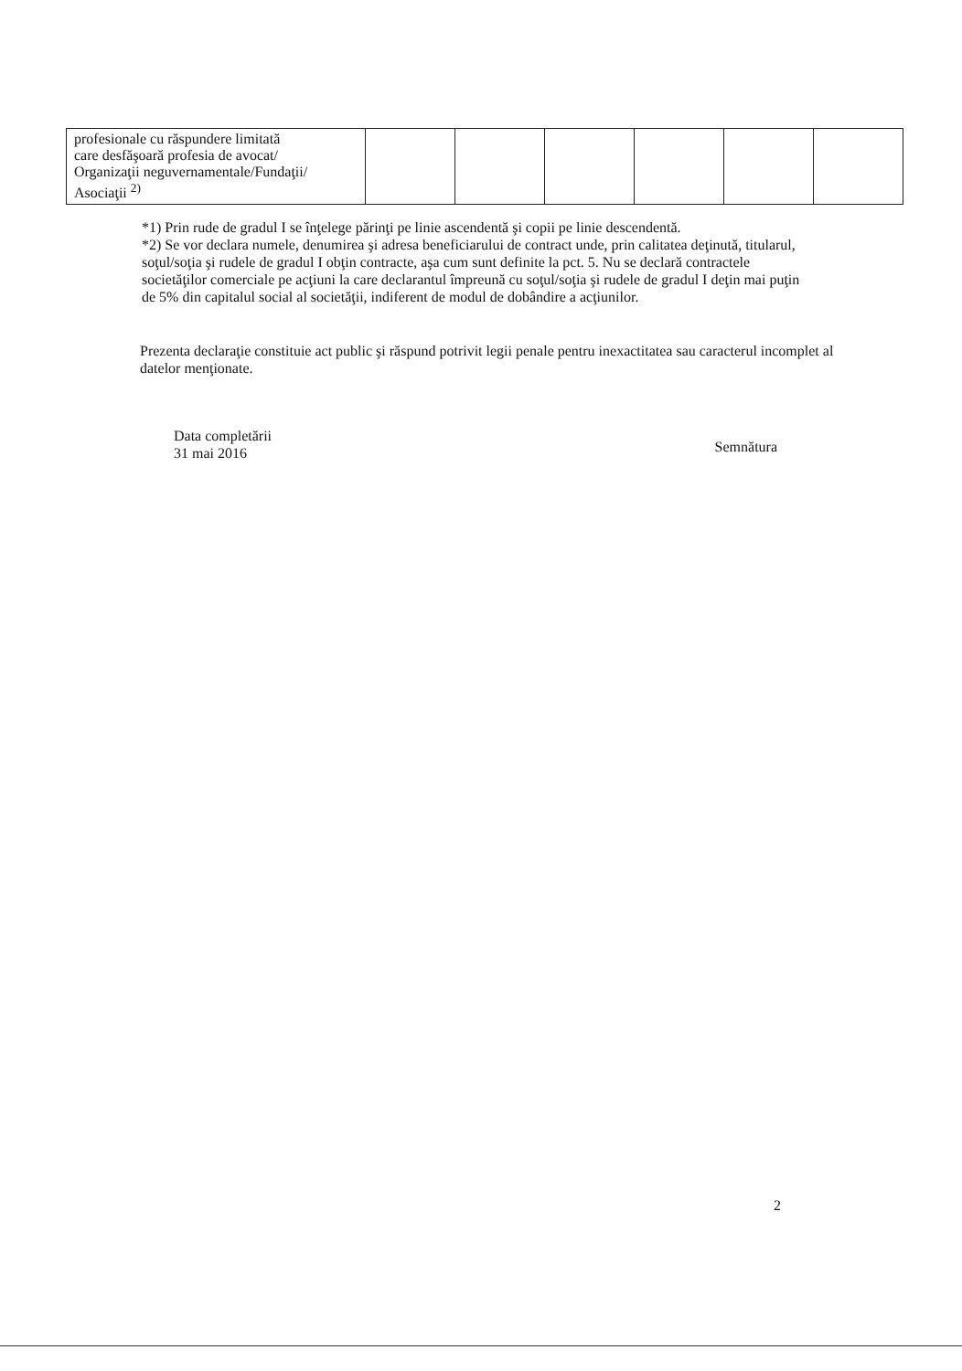| profesionale cu răspundere limitată care desfăşoară profesia de avocat/ Organizaţii neguvernamentale/Fundaţii/ Asociaţii <sup>2)</sup> | | | | | | |
*1) Prin rude de gradul I se înţelege părinţi pe linie ascendentă şi copii pe linie descendentă.
*2) Se vor declara numele, denumirea şi adresa beneficiarului de contract unde, prin calitatea deţinută, titularul, soţul/soţia şi rudele de gradul I obţin contracte, aşa cum sunt definite la pct. 5. Nu se declară contractele societăţilor comerciale pe acţiuni la care declarantul împreună cu soţul/soţia şi rudele de gradul I deţin mai puţin de 5% din capitalul social al societăţii, indiferent de modul de dobândire a acţiunilor.
Prezenta declaraţie constituie act public şi răspund potrivit legii penale pentru inexactitatea sau caracterul incomplet al datelor menţionate.
Data completării
31 mai 2016
Semnătura
2